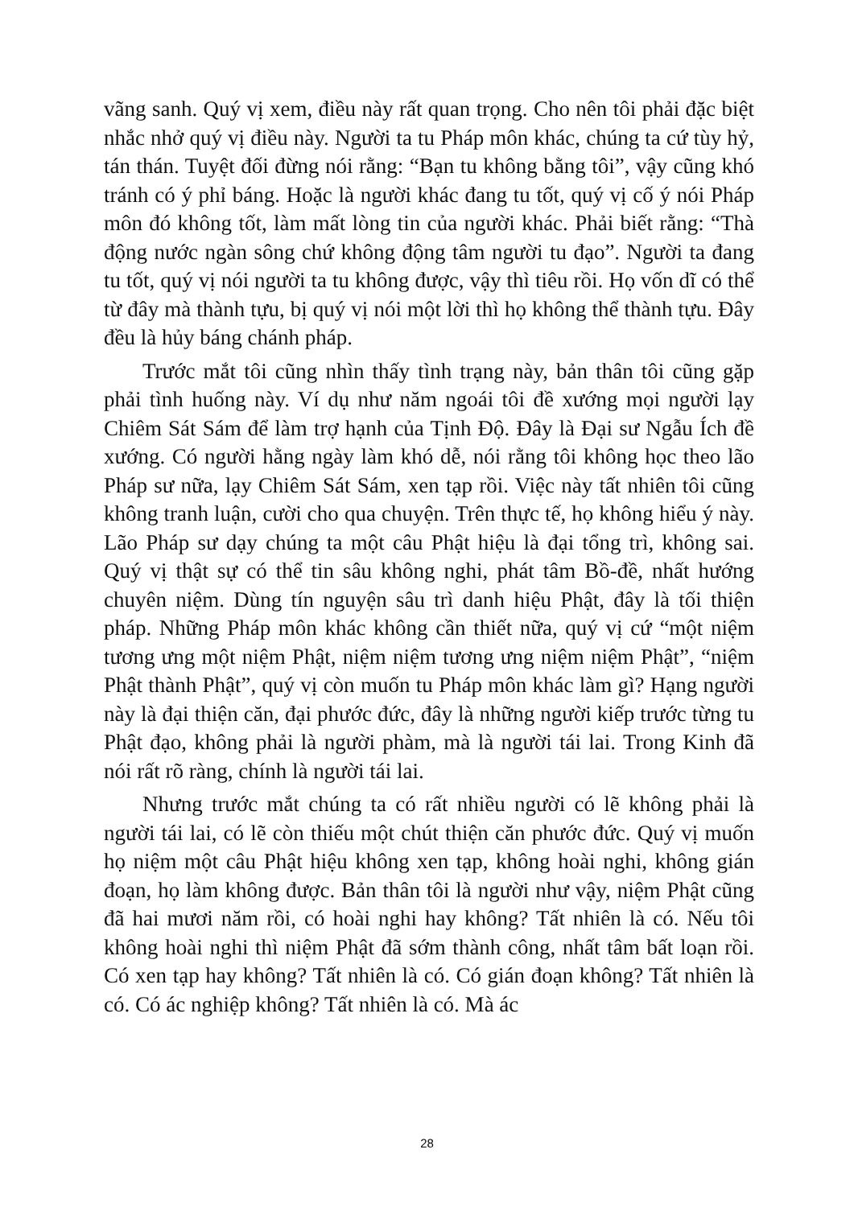vãng sanh. Quý vị xem, điều này rất quan trọng. Cho nên tôi phải đặc biệt nhắc nhở quý vị điều này. Người ta tu Pháp môn khác, chúng ta cứ tùy hỷ, tán thán. Tuyệt đối đừng nói rằng: “Bạn tu không bằng tôi”, vậy cũng khó tránh có ý phỉ báng. Hoặc là người khác đang tu tốt, quý vị cố ý nói Pháp môn đó không tốt, làm mất lòng tin của người khác. Phải biết rằng: “Thà động nước ngàn sông chứ không động tâm người tu đạo”. Người ta đang tu tốt, quý vị nói người ta tu không được, vậy thì tiêu rồi. Họ vốn dĩ có thể từ đây mà thành tựu, bị quý vị nói một lời thì họ không thể thành tựu. Đây đều là hủy báng chánh pháp.
Trước mắt tôi cũng nhìn thấy tình trạng này, bản thân tôi cũng gặp phải tình huống này. Ví dụ như năm ngoái tôi đề xướng mọi người lạy Chiêm Sát Sám để làm trợ hạnh của Tịnh Độ. Đây là Đại sư Ngẫu Ích đề xướng. Có người hằng ngày làm khó dễ, nói rằng tôi không học theo lão Pháp sư nữa, lạy Chiêm Sát Sám, xen tạp rồi. Việc này tất nhiên tôi cũng không tranh luận, cười cho qua chuyện. Trên thực tế, họ không hiểu ý này. Lão Pháp sư dạy chúng ta một câu Phật hiệu là đại tổng trì, không sai. Quý vị thật sự có thể tin sâu không nghi, phát tâm Bồ-đề, nhất hướng chuyên niệm. Dùng tín nguyện sâu trì danh hiệu Phật, đây là tối thiện pháp. Những Pháp môn khác không cần thiết nữa, quý vị cứ “một niệm tương ưng một niệm Phật, niệm niệm tương ưng niệm niệm Phật”, “niệm Phật thành Phật”, quý vị còn muốn tu Pháp môn khác làm gì? Hạng người này là đại thiện căn, đại phước đức, đây là những người kiếp trước từng tu Phật đạo, không phải là người phàm, mà là người tái lai. Trong Kinh đã nói rất rõ ràng, chính là người tái lai.
Nhưng trước mắt chúng ta có rất nhiều người có lẽ không phải là người tái lai, có lẽ còn thiếu một chút thiện căn phước đức. Quý vị muốn họ niệm một câu Phật hiệu không xen tạp, không hoài nghi, không gián đoạn, họ làm không được. Bản thân tôi là người như vậy, niệm Phật cũng đã hai mươi năm rồi, có hoài nghi hay không? Tất nhiên là có. Nếu tôi không hoài nghi thì niệm Phật đã sớm thành công, nhất tâm bất loạn rồi. Có xen tạp hay không? Tất nhiên là có. Có gián đoạn không? Tất nhiên là có. Có ác nghiệp không? Tất nhiên là có. Mà ác
28